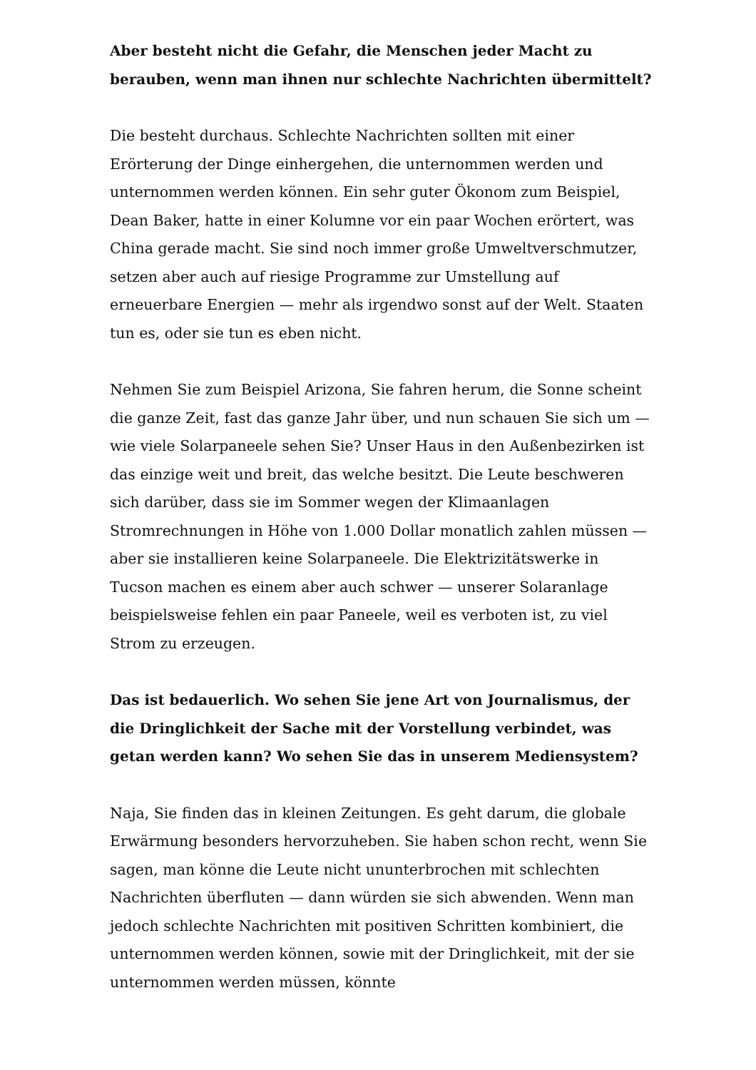Aber besteht nicht die Gefahr, die Menschen jeder Macht zu berauben, wenn man ihnen nur schlechte Nachrichten übermittelt?
Die besteht durchaus. Schlechte Nachrichten sollten mit einer Erörterung der Dinge einhergehen, die unternommen werden und unternommen werden können. Ein sehr guter Ökonom zum Beispiel, Dean Baker, hatte in einer Kolumne vor ein paar Wochen erörtert, was China gerade macht. Sie sind noch immer große Umweltverschmutzer, setzen aber auch auf riesige Programme zur Umstellung auf erneuerbare Energien — mehr als irgendwo sonst auf der Welt. Staaten tun es, oder sie tun es eben nicht.
Nehmen Sie zum Beispiel Arizona, Sie fahren herum, die Sonne scheint die ganze Zeit, fast das ganze Jahr über, und nun schauen Sie sich um — wie viele Solarpaneele sehen Sie? Unser Haus in den Außenbezirken ist das einzige weit und breit, das welche besitzt. Die Leute beschweren sich darüber, dass sie im Sommer wegen der Klimaanlagen Stromrechnungen in Höhe von 1.000 Dollar monatlich zahlen müssen — aber sie installieren keine Solarpaneele. Die Elektrizitätswerke in Tucson machen es einem aber auch schwer — unserer Solaranlage beispielsweise fehlen ein paar Paneele, weil es verboten ist, zu viel Strom zu erzeugen.
Das ist bedauerlich. Wo sehen Sie jene Art von Journalismus, der die Dringlichkeit der Sache mit der Vorstellung verbindet, was getan werden kann? Wo sehen Sie das in unserem Mediensystem?
Naja, Sie finden das in kleinen Zeitungen. Es geht darum, die globale Erwärmung besonders hervorzuheben. Sie haben schon recht, wenn Sie sagen, man könne die Leute nicht ununterbrochen mit schlechten Nachrichten überfluten — dann würden sie sich abwenden. Wenn man jedoch schlechte Nachrichten mit positiven Schritten kombiniert, die unternommen werden können, sowie mit der Dringlichkeit, mit der sie unternommen werden müssen, könnte